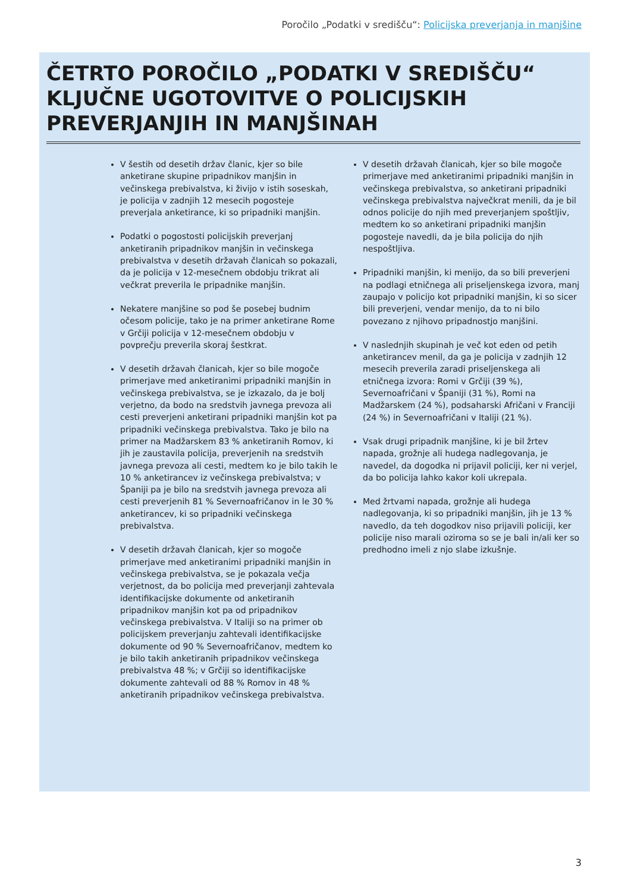Poročilo „Podatki v središču“: Policijska preverjanja in manjšine
ČETRTO POROČILO „PODATKI V SREDIŠČU“
KLJUČNE UGOTOVITVE O POLICIJSKIH
PREVERJANJIH IN MANJŠINAH
V šestih od desetih držav članic, kjer so bile anketirane skupine pripadnikov manjšin in večinskega prebivalstva, ki živijo v istih soseskah, je policija v zadnjih 12 mesecih pogosteje preverjala anketirance, ki so pripadniki manjšin.
Podatki o pogostosti policijskih preverjanj anketiranih pripadnikov manjšin in večinskega prebivalstva v desetih državah članicah so pokazali, da je policija v 12-mesečnem obdobju trikrat ali večkrat preverila le pripadnike manjšin.
Nekatere manjšine so pod še posebej budnim očesom policije, tako je na primer anketirane Rome v Grčiji policija v 12-mesečnem obdobju v povprečju preverila skoraj šestkrat.
V desetih državah članicah, kjer so bile mogoče primerjave med anketiranimi pripadniki manjšin in večinskega prebivalstva, se je izkazalo, da je bolj verjetno, da bodo na sredstvih javnega prevoza ali cesti preverjeni anketirani pripadniki manjšin kot pa pripadniki večinskega prebivalstva. Tako je bilo na primer na Madžarskem 83 % anketiranih Romov, ki jih je zaustavila policija, preverjenih na sredstvih javnega prevoza ali cesti, medtem ko je bilo takih le 10 % anketirancev iz večinskega prebivalstva; v Španiji pa je bilo na sredstvih javnega prevoza ali cesti preverjenih 81 % Severnoafričanov in le 30 % anketirancev, ki so pripadniki večinskega prebivalstva.
V desetih državah članicah, kjer so mogoče primerjave med anketiranimi pripadniki manjšin in večinskega prebivalstva, se je pokazala večja verjetnost, da bo policija med preverjanji zahtevala identifikacijske dokumente od anketiranih pripadnikov manjšin kot pa od pripadnikov večinskega prebivalstva. V Italiji so na primer ob policijskem preverjanju zahtevali identifikacijske dokumente od 90 % Severnoafričanov, medtem ko je bilo takih anketiranih pripadnikov večinskega prebivalstva 48 %; v Grčiji so identifikacijske dokumente zahtevali od 88 % Romov in 48 % anketiranih pripadnikov večinskega prebivalstva.
V desetih državah članicah, kjer so bile mogoče primerjave med anketiranimi pripadniki manjšin in večinskega prebivalstva, so anketirani pripadniki večinskega prebivalstva največkrat menili, da je bil odnos policije do njih med preverjanjem spoštljiv, medtem ko so anketirani pripadniki manjšin pogosteje navedli, da je bila policija do njih nespoštljiva.
Pripadniki manjšin, ki menijo, da so bili preverjeni na podlagi etničnega ali priseljenskega izvora, manj zaupajo v policijo kot pripadniki manjšin, ki so sicer bili preverjeni, vendar menijo, da to ni bilo povezano z njihovo pripadnostjo manjšini.
V naslednjih skupinah je več kot eden od petih anketirancev menil, da ga je policija v zadnjih 12 mesecih preverila zaradi priseljenskega ali etničnega izvora: Romi v Grčiji (39 %), Severnoafričani v Španiji (31 %), Romi na Madžarskem (24 %), podsaharski Afričani v Franciji (24 %) in Severnoafričani v Italiji (21 %).
Vsak drugi pripadnik manjšine, ki je bil žrtev napada, grožnje ali hudega nadlegovanja, je navedel, da dogodka ni prijavil policiji, ker ni verjel, da bo policija lahko kakor koli ukrepala.
Med žrtvami napada, grožnje ali hudega nadlegovanja, ki so pripadniki manjšin, jih je 13 % navedlo, da teh dogodkov niso prijavili policiji, ker policije niso marali oziroma so se je bali in/ali ker so predhodno imeli z njo slabe izkušnje.
3